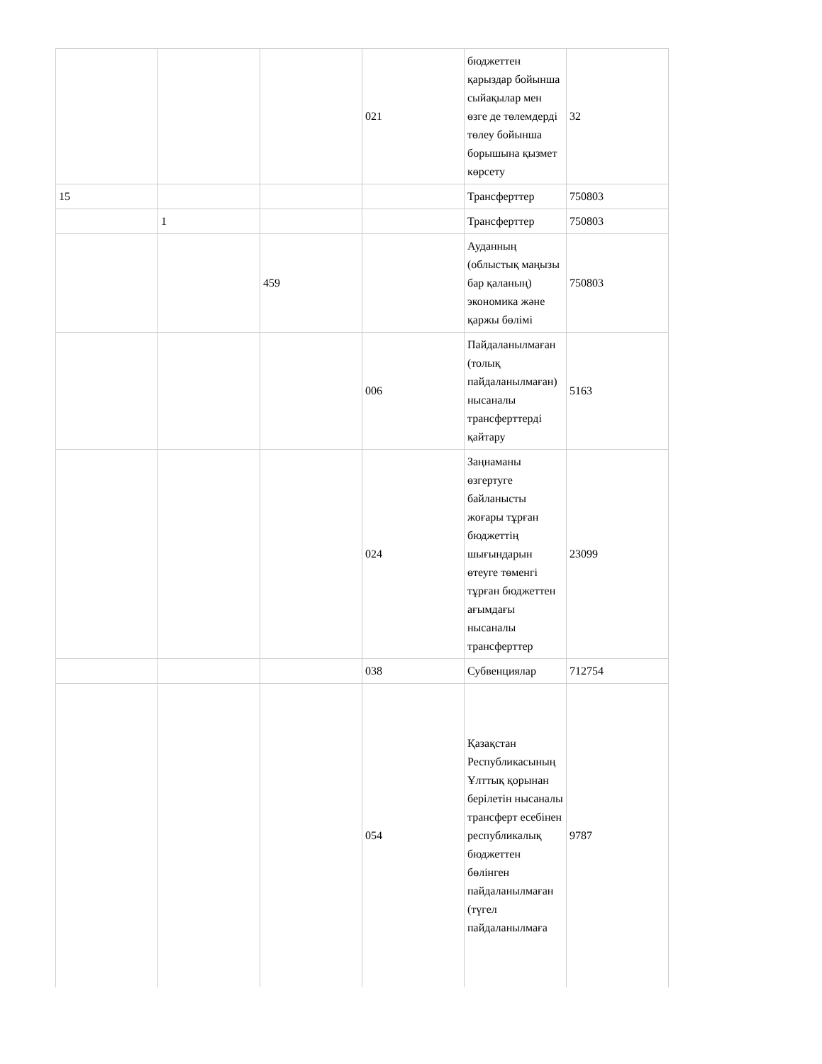| | | | 021 | бюджеттен қарыздар бойынша сыйақылар мен өзге де төлемдерді төлеу бойынша борышына қызмет көрсету | 32 |
| 15 | | | | Трансферттер | 750803 |
| | 1 | | | Трансферттер | 750803 |
| | | 459 | | Ауданның (облыстық маңызы бар қаланың) экономика және қаржы бөлімі | 750803 |
| | | | 006 | Пайдаланылмаған (толық пайдаланылмаған) нысаналы трансферттерді қайтару | 5163 |
| | | | 024 | Заңнаманы өзгертуге байланысты жоғары тұрған бюджеттің шығындарын өтеуге төменгі тұрған бюджеттен ағымдағы нысаналы трансферттер | 23099 |
| | | | 038 | Субвенциялар | 712754 |
| | | | 054 | Қазақстан Республикасының Ұлттық қорынан берілетін нысаналы трансферт есебінен республикалық бюджеттен бөлінген пайдаланылмаған (түгел пайдаланылмаға | 9787 |